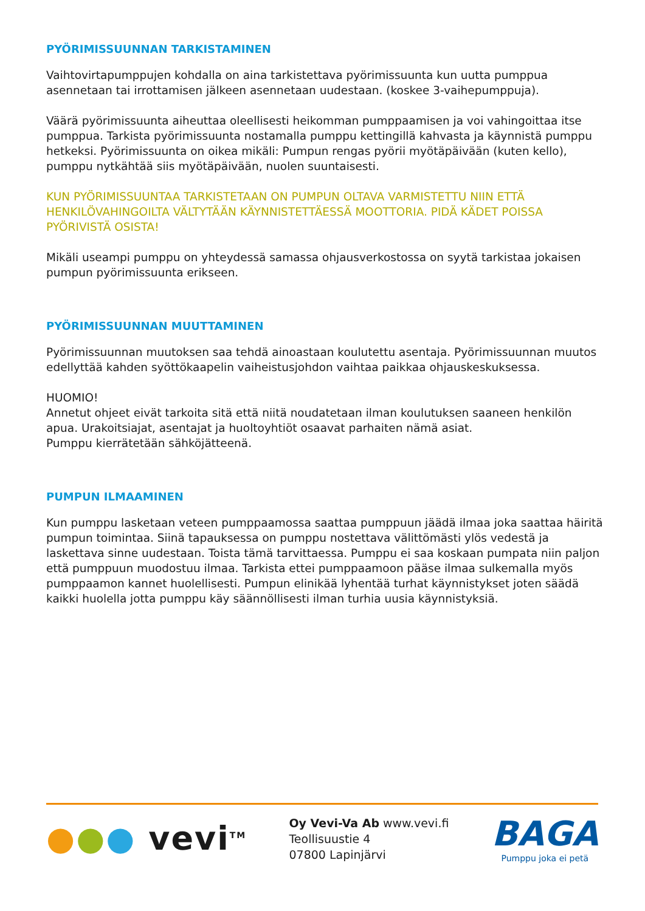PYÖRIMISSUUNNAN TARKISTAMINEN
Vaihtovirtapumppujen kohdalla on aina tarkistettava pyörimissuunta kun uutta pumppua asennetaan tai irrottamisen jälkeen asennetaan uudestaan. (koskee 3-vaihepumppuja).
Väärä pyörimissuunta aiheuttaa oleellisesti heikomman pumppaamisen ja voi vahingoittaa itse pumppua. Tarkista pyörimissuunta nostamalla pumppu kettingillä kahvasta ja käynnistä pumppu hetkeksi. Pyörimissuunta on oikea mikäli: Pumpun rengas pyörii myötäpäivään (kuten kello), pumppu nytkähtää siis myötäpäivään, nuolen suuntaisesti.
KUN PYÖRIMISSUUNTAA TARKISTETAAN ON PUMPUN OLTAVA VARMISTETTU NIIN ETTÄ HENKILÖVAHINGOILTA VÄLTYTÄÄN KÄYNNISTETTÄESSÄ MOOTTORIA. PIDÄ KÄDET POISSA PYÖRIVISTÄ OSISTA!
Mikäli useampi pumppu on yhteydessä samassa ohjausverkostossa on syytä tarkistaa jokaisen pumpun pyörimissuunta erikseen.
PYÖRIMISSUUNNAN MUUTTAMINEN
Pyörimissuunnan muutoksen saa tehdä ainoastaan koulutettu asentaja. Pyörimissuunnan muutos edellyttää kahden syöttökaapelin vaiheistusjohdon vaihtaa paikkaa ohjauskeskuksessa.
HUOMIO!
Annetut ohjeet eivät tarkoita sitä että niitä noudatetaan ilman koulutuksen saaneen henkilön apua. Urakoitsiajat, asentajat ja huoltoyhtiöt osaavat parhaiten nämä asiat.
Pumppu kierrätetään sähköjätteenä.
PUMPUN ILMAAMINEN
Kun pumppu lasketaan veteen pumppaamossa saattaa pumppuun jäädä ilmaa joka saattaa häiritä pumpun toimintaa. Siinä tapauksessa on pumppu nostettava välittömästi ylös vedestä ja laskettava sinne uudestaan. Toista tämä tarvittaessa. Pumppu ei saa koskaan pumpata niin paljon että pumppuun muodostuu ilmaa. Tarkista ettei pumppaamoon pääse ilmaa sulkemalla myös pumppaamon kannet huolellisesti. Pumpun elinikää lyhentää turhat käynnistykset joten säädä kaikki huolella jotta pumppu käy säännöllisesti ilman turhia uusia käynnistyksiä.
●●● vevi<sup>TM</sup>
Oy Vevi-Va Ab www.vevi.fi
Teollisuustie 4
07800 Lapinjärvi
BAGA
Pumppu joka ei petä